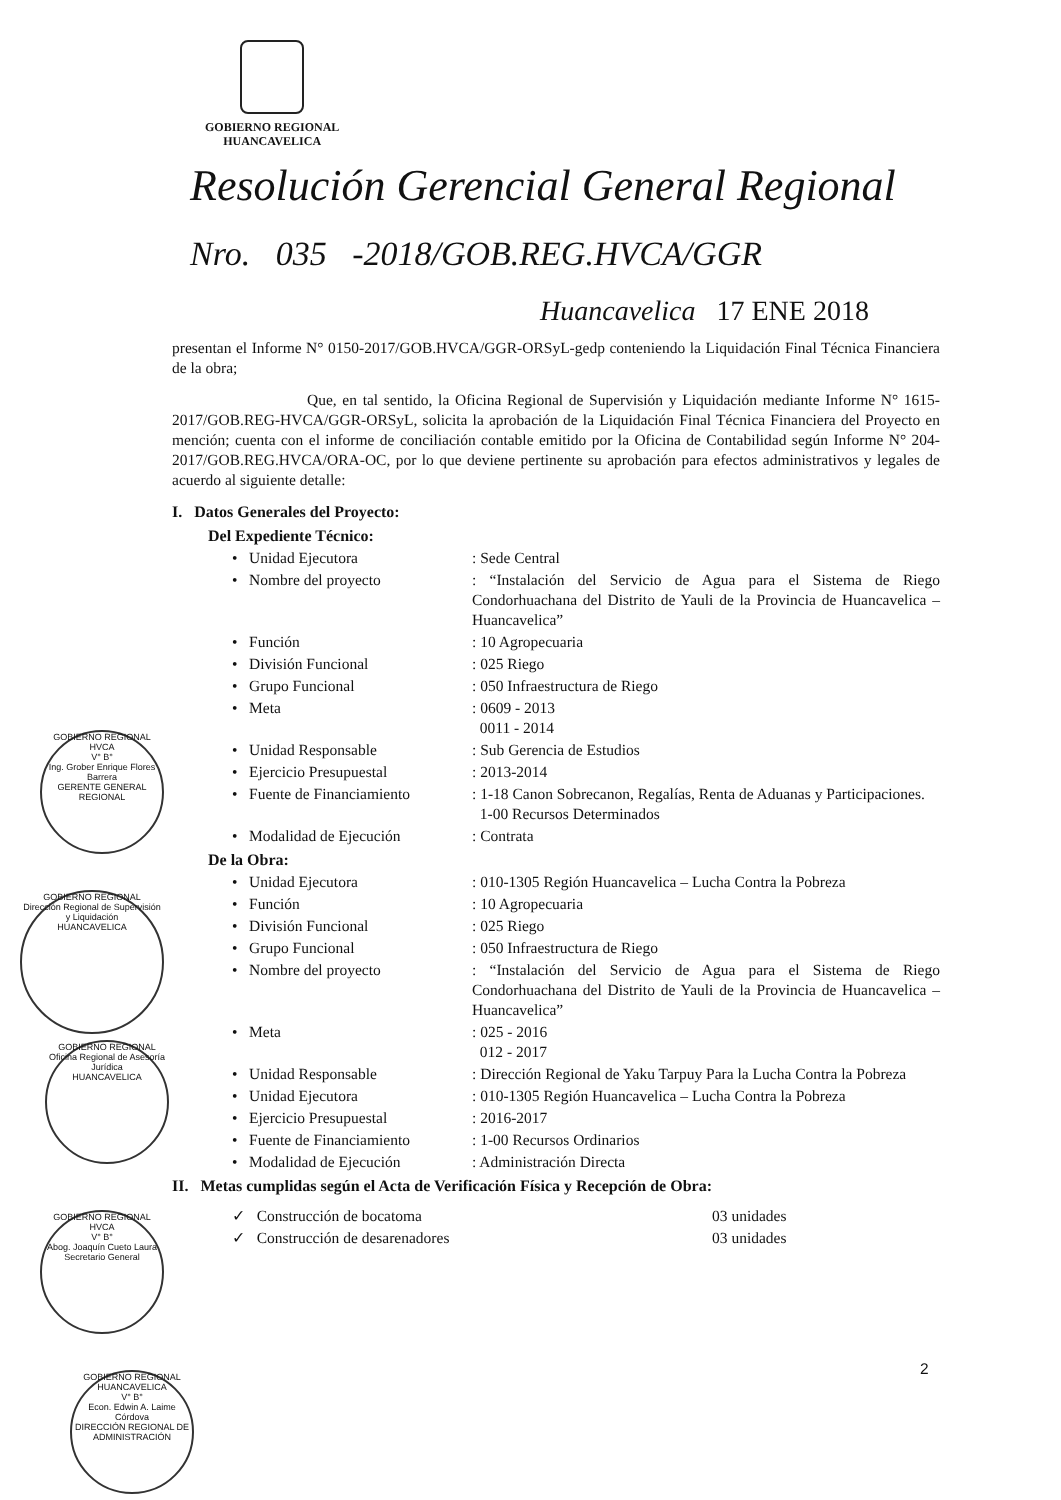GOBIERNO REGIONAL
HUANCAVELICA
Resolución Gerencial General Regional
Nro. 035 -2018/GOB.REG.HVCA/GGR
Huancavelica 17 ENE 2018
presentan el Informe N° 0150-2017/GOB.HVCA/GGR-ORSyL-gedp conteniendo la Liquidación Final Técnica Financiera de la obra;
Que, en tal sentido, la Oficina Regional de Supervisión y Liquidación mediante Informe N° 1615-2017/GOB.REG-HVCA/GGR-ORSyL, solicita la aprobación de la Liquidación Final Técnica Financiera del Proyecto en mención; cuenta con el informe de conciliación contable emitido por la Oficina de Contabilidad según Informe N° 204-2017/GOB.REG.HVCA/ORA-OC, por lo que deviene pertinente su aprobación para efectos administrativos y legales de acuerdo al siguiente detalle:
I. Datos Generales del Proyecto:
Del Expediente Técnico:
• Unidad Ejecutora : Sede Central
• Nombre del proyecto : “Instalación del Servicio de Agua para el Sistema de Riego Condorhuachana del Distrito de Yauli de la Provincia de Huancavelica – Huancavelica”
• Función : 10 Agropecuaria
• División Funcional : 025 Riego
• Grupo Funcional : 050 Infraestructura de Riego
• Meta : 0609 - 2013
0011 - 2014
• Unidad Responsable : Sub Gerencia de Estudios
• Ejercicio Presupuestal : 2013-2014
• Fuente de Financiamiento : 1-18 Canon Sobrecanon, Regalías, Renta de Aduanas y Participaciones.
1-00 Recursos Determinados
• Modalidad de Ejecución : Contrata
De la Obra:
• Unidad Ejecutora : 010-1305 Región Huancavelica – Lucha Contra la Pobreza
• Función : 10 Agropecuaria
• División Funcional : 025 Riego
• Grupo Funcional : 050 Infraestructura de Riego
• Nombre del proyecto : “Instalación del Servicio de Agua para el Sistema de Riego Condorhuachana del Distrito de Yauli de la Provincia de Huancavelica – Huancavelica”
• Meta : 025 - 2016
012 - 2017
• Unidad Responsable : Dirección Regional de Yaku Tarpuy Para la Lucha Contra la Pobreza
• Unidad Ejecutora : 010-1305 Región Huancavelica – Lucha Contra la Pobreza
• Ejercicio Presupuestal : 2016-2017
• Fuente de Financiamiento : 1-00 Recursos Ordinarios
• Modalidad de Ejecución : Administración Directa
II. Metas cumplidas según el Acta de Verificación Física y Recepción de Obra:
✓ Construcción de bocatoma 03 unidades
✓ Construcción de desarenadores 03 unidades
GOBIERNO REGIONAL HVCA
V° B°
Ing. Grober Enrique Flores Barrera
GERENTE GENERAL REGIONAL
GOBIERNO REGIONAL
Dirección Regional de Supervisión y Liquidación
HUANCAVELICA
GOBIERNO REGIONAL
Oficina Regional de Asesoría Jurídica
HUANCAVELICA
GOBIERNO REGIONAL HVCA
V° B°
Abog. Joaquín Cueto Laura
Secretario General
GOBIERNO REGIONAL HUANCAVELICA
V° B°
Econ. Edwin A. Laime Córdova
DIRECCIÓN REGIONAL DE ADMINISTRACIÓN
2